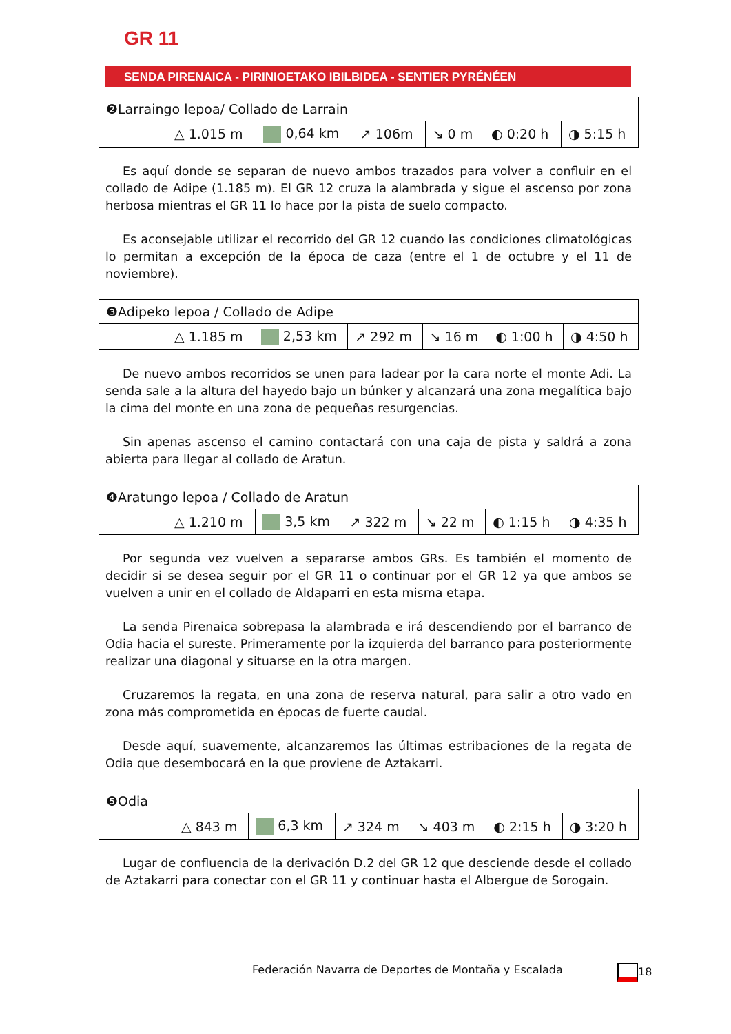GR 11
SENDA PIRENAICA - PIRINIOETAKO IBILBIDEA - SENTIER PYRÉNÉEN
| ❷Larraingo lepoa/ Collado de Larrain | | | | | | |
| | △ 1.015 m | 0,64 km | ↗ 106m | ↘ 0 m | ◐ 0:20 h | ◑ 5:15 h |
Es aquí donde se separan de nuevo ambos trazados para volver a confluir en el collado de Adipe (1.185 m). El GR 12 cruza la alambrada y sigue el ascenso por zona herbosa mientras el GR 11 lo hace por la pista de suelo compacto.
Es aconsejable utilizar el recorrido del GR 12 cuando las condiciones climatológicas lo permitan a excepción de la época de caza (entre el 1 de octubre y el 11 de noviembre).
| ❸Adipeko lepoa / Collado de Adipe | | | | | | |
| | △ 1.185 m | 2,53 km | ↗ 292 m | ↘ 16 m | ◐ 1:00 h | ◑ 4:50 h |
De nuevo ambos recorridos se unen para ladear por la cara norte el monte Adi. La senda sale a la altura del hayedo bajo un búnker y alcanzará una zona megalítica bajo la cima del monte en una zona de pequeñas resurgencias.
Sin apenas ascenso el camino contactará con una caja de pista y saldrá a zona abierta para llegar al collado de Aratun.
| ❹Aratungo lepoa / Collado de Aratun | | | | | | |
| | △ 1.210 m | 3,5 km | ↗ 322 m | ↘ 22 m | ◐ 1:15 h | ◑ 4:35 h |
Por segunda vez vuelven a separarse ambos GRs. Es también el momento de decidir si se desea seguir por el GR 11 o continuar por el GR 12 ya que ambos se vuelven a unir en el collado de Aldaparri en esta misma etapa.
La senda Pirenaica sobrepasa la alambrada e irá descendiendo por el barranco de Odia hacia el sureste. Primeramente por la izquierda del barranco para posteriormente realizar una diagonal y situarse en la otra margen.
Cruzaremos la regata, en una zona de reserva natural, para salir a otro vado en zona más comprometida en épocas de fuerte caudal.
Desde aquí, suavemente, alcanzaremos las últimas estribaciones de la regata de Odia que desembocará en la que proviene de Aztakarri.
| ❺Odia | | | | | | |
| | △ 843 m | 6,3 km | ↗ 324 m | ↘ 403 m | ◐ 2:15 h | ◑ 3:20 h |
Lugar de confluencia de la derivación D.2 del GR 12 que desciende desde el collado de Aztakarri para conectar con el GR 11 y continuar hasta el Albergue de Sorogain.
Federación Navarra de Deportes de Montaña y Escalada
18